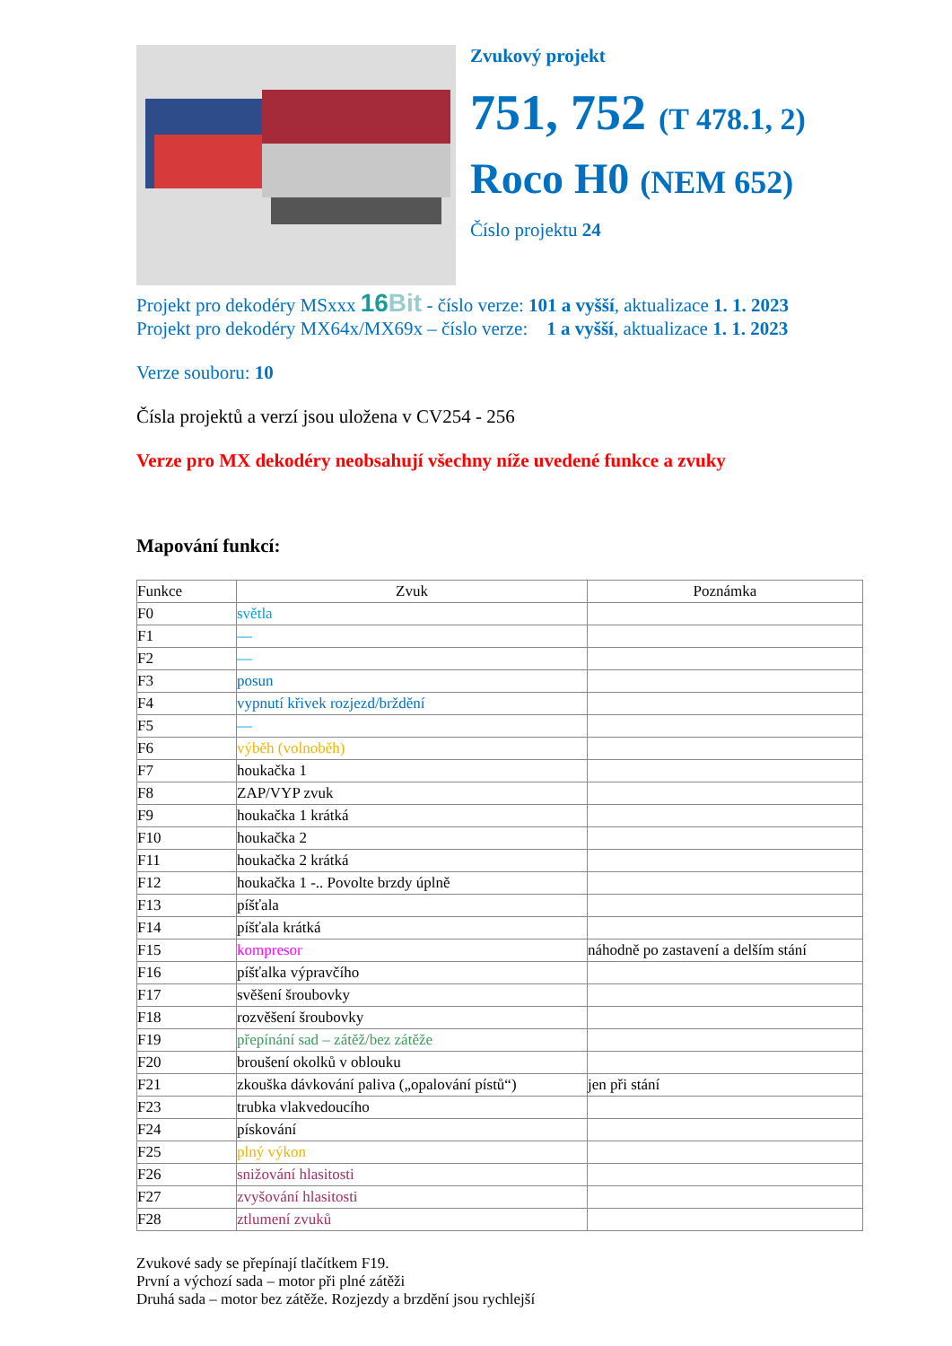Zvukový projekt
751, 752 (T 478.1, 2)
Roco H0 (NEM 652)
Číslo projektu 24
Projekt pro dekodéry MSxxx 16Bit - číslo verze: 101 a vyšší, aktualizace 1. 1. 2023
Projekt pro dekodéry MX64x/MX69x – číslo verze: 1 a vyšší, aktualizace 1. 1. 2023
Verze souboru: 10
Čísla projektů a verzí jsou uložena v CV254 - 256
Verze pro MX dekodéry neobsahují všechny níže uvedené funkce a zvuky
Mapování funkcí:
| Funkce | Zvuk | Poznámka |
| --- | --- | --- |
| F0 | světla | |
| F1 | — | |
| F2 | — | |
| F3 | posun | |
| F4 | vypnutí křivek rozjezd/brždění | |
| F5 | — | |
| F6 | výběh (volnoběh) | |
| F7 | houkačka 1 | |
| F8 | ZAP/VYP zvuk | |
| F9 | houkačka 1 krátká | |
| F10 | houkačka 2 | |
| F11 | houkačka 2 krátká | |
| F12 | houkačka 1 -.. Povolte brzdy úplně | |
| F13 | píšťala | |
| F14 | píšťala krátká | |
| F15 | kompresor | náhodně po zastavení a delším stání |
| F16 | píšťalka výpravčího | |
| F17 | svěšení šroubovky | |
| F18 | rozvěšení šroubovky | |
| F19 | přepínání sad – zátěž/bez zátěže | |
| F20 | broušení okolků v oblouku | |
| F21 | zkouška dávkování paliva („opalování pístů“) | jen při stání |
| F23 | trubka vlakvedoucího | |
| F24 | pískování | |
| F25 | plný výkon | |
| F26 | snižování hlasitosti | |
| F27 | zvyšování hlasitosti | |
| F28 | ztlumení zvuků | |
Zvukové sady se přepínají tlačítkem F19.
První a výchozí sada – motor při plné zátěži
Druhá sada – motor bez zátěže. Rozjezdy a brzdění jsou rychlejší